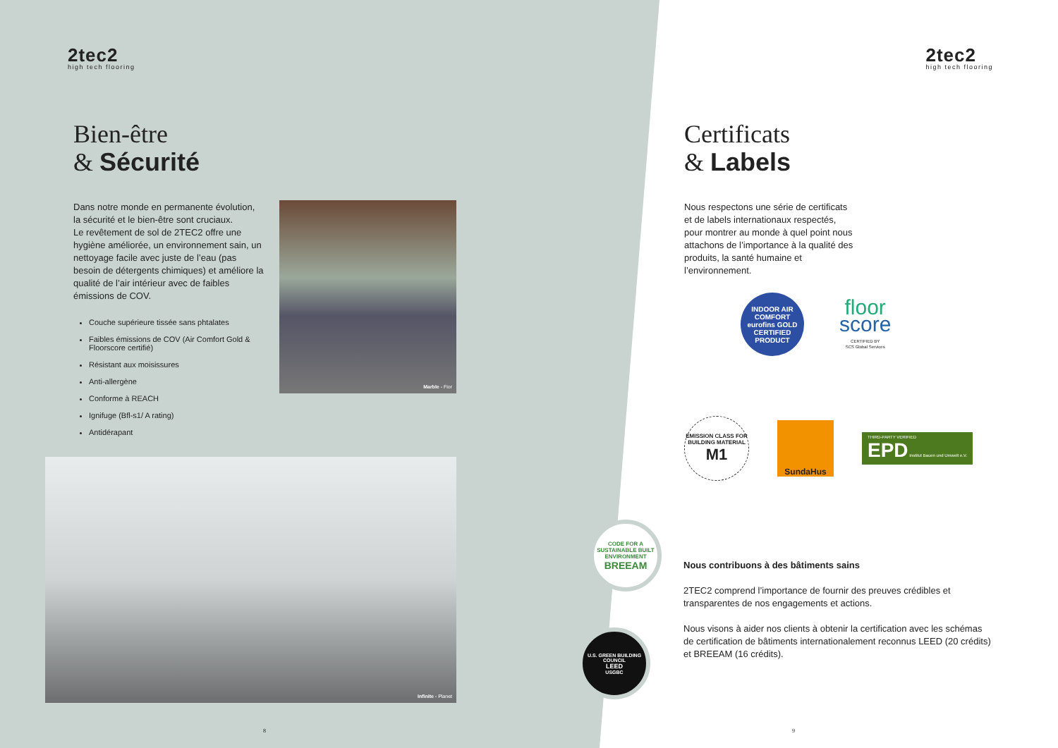2tec2
high tech flooring
Bien-être
& Sécurité
Dans notre monde en permanente évolution, la sécurité et le bien-être sont cruciaux.
Le revêtement de sol de 2TEC2 offre une hygiène améliorée, un environnement sain, un nettoyage facile avec juste de l’eau (pas besoin de détergents chimiques) et améliore la qualité de l’air intérieur avec de faibles émissions de COV.
Couche supérieure tissée sans phtalates
Faibles émissions de COV (Air Comfort Gold & Floorscore certifié)
Résistant aux moisissures
Anti-allergène
Conforme à REACH
Ignifuge (Bfl-s1/ A rating)
Antidérapant
Marble - Fior
Infinite - Planet
8
2tec2
high tech flooring
Certificats
& Labels
Nous respectons une série de certificats et de labels internationaux respectés, pour montrer au monde à quel point nous attachons de l’importance à la qualité des produits, la santé humaine et l’environnement.
INDOOR AIR COMFORT
eurofins GOLD
CERTIFIED PRODUCT
floor
score
CERTIFIED BY
SCS Global Services
EMISSION CLASS FOR BUILDING MATERIAL
M1
SundaHus
THIRD-PARTY VERIFIED
EPD Institut Bauen und Umwelt e.V.
CODE FOR A SUSTAINABLE BUILT ENVIRONMENT
BREEAM
U.S. GREEN BUILDING COUNCIL
LEED
USGBC
Nous contribuons à des bâtiments sains
2TEC2 comprend l’importance de fournir des preuves crédibles et transparentes de nos engagements et actions.
Nous visons à aider nos clients à obtenir la certification avec les schémas de certification de bâtiments internationalement reconnus LEED (20 crédits) et BREEAM (16 crédits).
9